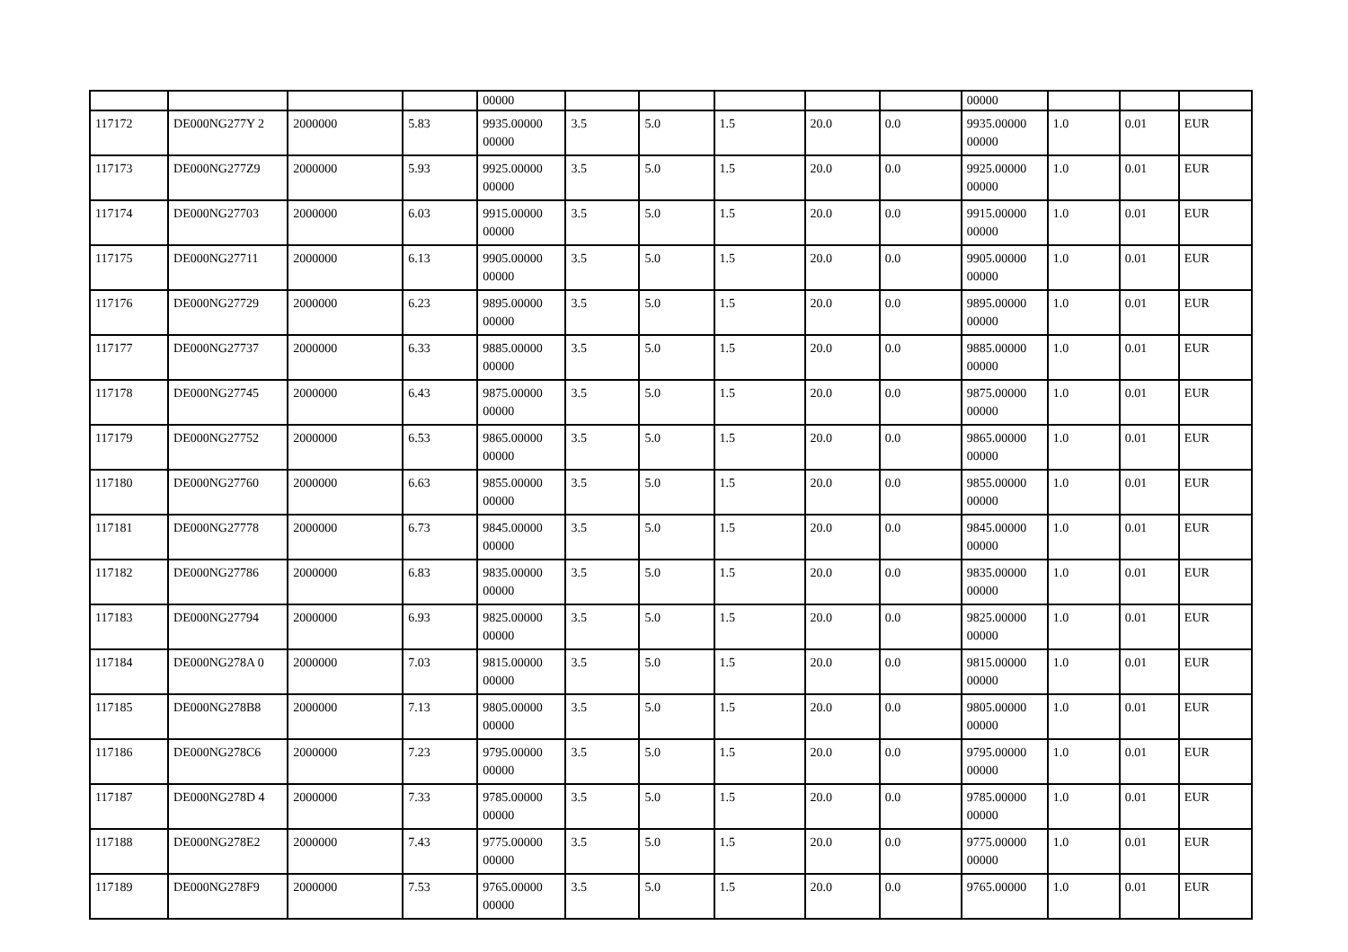| | | | | 00000 | | | | | | 00000 | | | |
| 117172 | DE000NG277Y 2 | 2000000 | 5.83 | 9935.00000 00000 | 3.5 | 5.0 | 1.5 | 20.0 | 0.0 | 9935.00000 00000 | 1.0 | 0.01 | EUR |
| 117173 | DE000NG277Z9 | 2000000 | 5.93 | 9925.00000 00000 | 3.5 | 5.0 | 1.5 | 20.0 | 0.0 | 9925.00000 00000 | 1.0 | 0.01 | EUR |
| 117174 | DE000NG27703 | 2000000 | 6.03 | 9915.00000 00000 | 3.5 | 5.0 | 1.5 | 20.0 | 0.0 | 9915.00000 00000 | 1.0 | 0.01 | EUR |
| 117175 | DE000NG27711 | 2000000 | 6.13 | 9905.00000 00000 | 3.5 | 5.0 | 1.5 | 20.0 | 0.0 | 9905.00000 00000 | 1.0 | 0.01 | EUR |
| 117176 | DE000NG27729 | 2000000 | 6.23 | 9895.00000 00000 | 3.5 | 5.0 | 1.5 | 20.0 | 0.0 | 9895.00000 00000 | 1.0 | 0.01 | EUR |
| 117177 | DE000NG27737 | 2000000 | 6.33 | 9885.00000 00000 | 3.5 | 5.0 | 1.5 | 20.0 | 0.0 | 9885.00000 00000 | 1.0 | 0.01 | EUR |
| 117178 | DE000NG27745 | 2000000 | 6.43 | 9875.00000 00000 | 3.5 | 5.0 | 1.5 | 20.0 | 0.0 | 9875.00000 00000 | 1.0 | 0.01 | EUR |
| 117179 | DE000NG27752 | 2000000 | 6.53 | 9865.00000 00000 | 3.5 | 5.0 | 1.5 | 20.0 | 0.0 | 9865.00000 00000 | 1.0 | 0.01 | EUR |
| 117180 | DE000NG27760 | 2000000 | 6.63 | 9855.00000 00000 | 3.5 | 5.0 | 1.5 | 20.0 | 0.0 | 9855.00000 00000 | 1.0 | 0.01 | EUR |
| 117181 | DE000NG27778 | 2000000 | 6.73 | 9845.00000 00000 | 3.5 | 5.0 | 1.5 | 20.0 | 0.0 | 9845.00000 00000 | 1.0 | 0.01 | EUR |
| 117182 | DE000NG27786 | 2000000 | 6.83 | 9835.00000 00000 | 3.5 | 5.0 | 1.5 | 20.0 | 0.0 | 9835.00000 00000 | 1.0 | 0.01 | EUR |
| 117183 | DE000NG27794 | 2000000 | 6.93 | 9825.00000 00000 | 3.5 | 5.0 | 1.5 | 20.0 | 0.0 | 9825.00000 00000 | 1.0 | 0.01 | EUR |
| 117184 | DE000NG278A 0 | 2000000 | 7.03 | 9815.00000 00000 | 3.5 | 5.0 | 1.5 | 20.0 | 0.0 | 9815.00000 00000 | 1.0 | 0.01 | EUR |
| 117185 | DE000NG278B8 | 2000000 | 7.13 | 9805.00000 00000 | 3.5 | 5.0 | 1.5 | 20.0 | 0.0 | 9805.00000 00000 | 1.0 | 0.01 | EUR |
| 117186 | DE000NG278C6 | 2000000 | 7.23 | 9795.00000 00000 | 3.5 | 5.0 | 1.5 | 20.0 | 0.0 | 9795.00000 00000 | 1.0 | 0.01 | EUR |
| 117187 | DE000NG278D 4 | 2000000 | 7.33 | 9785.00000 00000 | 3.5 | 5.0 | 1.5 | 20.0 | 0.0 | 9785.00000 00000 | 1.0 | 0.01 | EUR |
| 117188 | DE000NG278E2 | 2000000 | 7.43 | 9775.00000 00000 | 3.5 | 5.0 | 1.5 | 20.0 | 0.0 | 9775.00000 00000 | 1.0 | 0.01 | EUR |
| 117189 | DE000NG278F9 | 2000000 | 7.53 | 9765.00000 00000 | 3.5 | 5.0 | 1.5 | 20.0 | 0.0 | 9765.00000 | 1.0 | 0.01 | EUR |